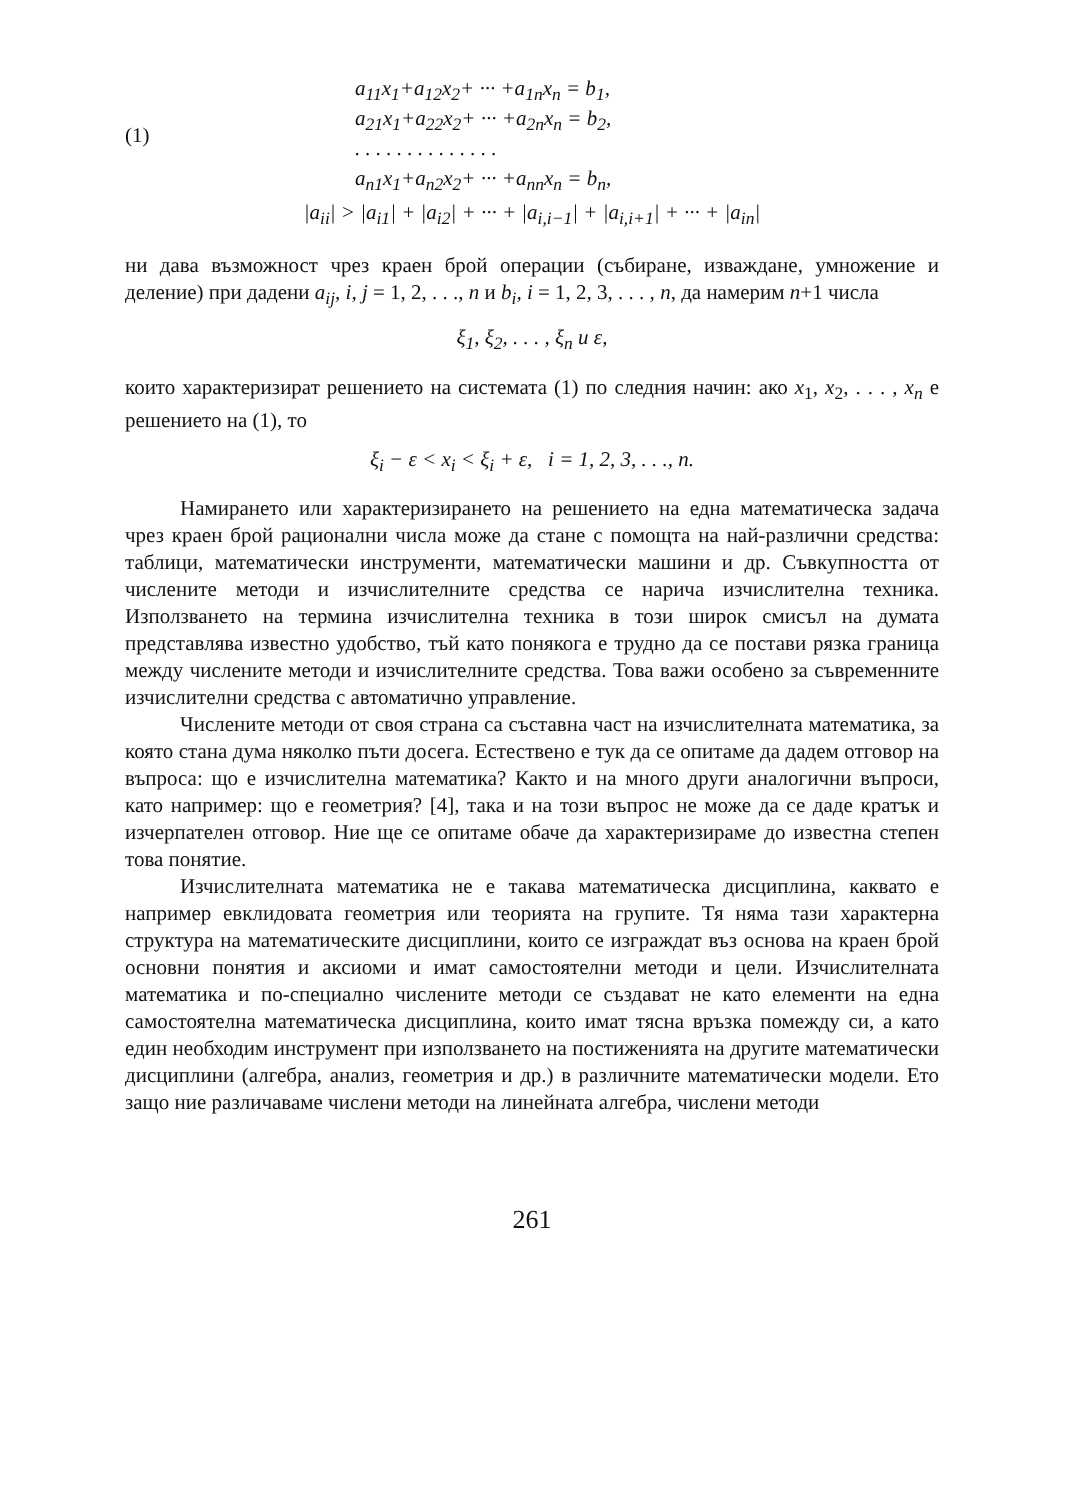(1)
a<sub>11</sub>x<sub>1</sub>+a<sub>12</sub>x<sub>2</sub>+ ··· +a<sub>1n</sub>x<sub>n</sub> = b<sub>1</sub>,
a<sub>21</sub>x<sub>1</sub>+a<sub>22</sub>x<sub>2</sub>+ ··· +a<sub>2n</sub>x<sub>n</sub> = b<sub>2</sub>,
. . . . . . . . . . . . . .
a<sub>n1</sub>x<sub>1</sub>+a<sub>n2</sub>x<sub>2</sub>+ ··· +a<sub>nn</sub>x<sub>n</sub> = b<sub>n</sub>,
|a<sub>ii</sub>| > |a<sub>i1</sub>| + |a<sub>i2</sub>| + ··· + |a<sub>i,i−1</sub>| + |a<sub>i,i+1</sub>| + ··· + |a<sub>in</sub>|
ни дава възможност чрез краен брой операции (събиране, изваждане, умножение и деление) при дадени a<sub>ij</sub>, i, j = 1, 2, . . ., n и b<sub>i</sub>, i = 1, 2, 3, . . . , n, да намерим n+1 числа
ξ<sub>1</sub>, ξ<sub>2</sub>, . . . , ξ<sub>n</sub> и ε,
които характеризират решението на системата (1) по следния начин: ако x<sub>1</sub>, x<sub>2</sub>, . . . , x<sub>n</sub> е решението на (1), то
ξ<sub>i</sub> − ε < x<sub>i</sub> < ξ<sub>i</sub> + ε, i = 1, 2, 3, . . ., n.
Намирането или характеризирането на решението на една математическа задача чрез краен брой рационални числа може да стане с помощта на най-различни средства: таблици, математически инструменти, математически машини и др. Съвкупността от числените методи и изчислителните средства се нарича изчислителна техника. Използването на термина изчислителна техника в този широк смисъл на думата представлява известно удобство, тъй като понякога е трудно да се постави рязка граница между числените методи и изчислителните средства. Това важи особено за съвременните изчислителни средства с автоматично управление.
Числените методи от своя страна са съставна част на изчислителната математика, за която стана дума няколко пъти досега. Естествено е тук да се опитаме да дадем отговор на въпроса: що е изчислителна математика? Както и на много други аналогични въпроси, като например: що е геометрия? [4], така и на този въпрос не може да се даде кратък и изчерпателен отговор. Ние ще се опитаме обаче да характеризираме до известна степен това понятие.
Изчислителната математика не е такава математическа дисциплина, каквато е например евклидовата геометрия или теорията на групите. Тя няма тази характерна структура на математическите дисциплини, които се изграждат въз основа на краен брой основни понятия и аксиоми и имат самостоятелни методи и цели. Изчислителната математика и по-специално числените методи се създават не като елементи на една самостоятелна математическа дисциплина, които имат тясна връзка помежду си, а като един необходим инструмент при използването на постиженията на другите математически дисциплини (алгебра, анализ, геометрия и др.) в различните математически модели. Ето защо ние различаваме числени методи на линейната алгебра, числени методи
261